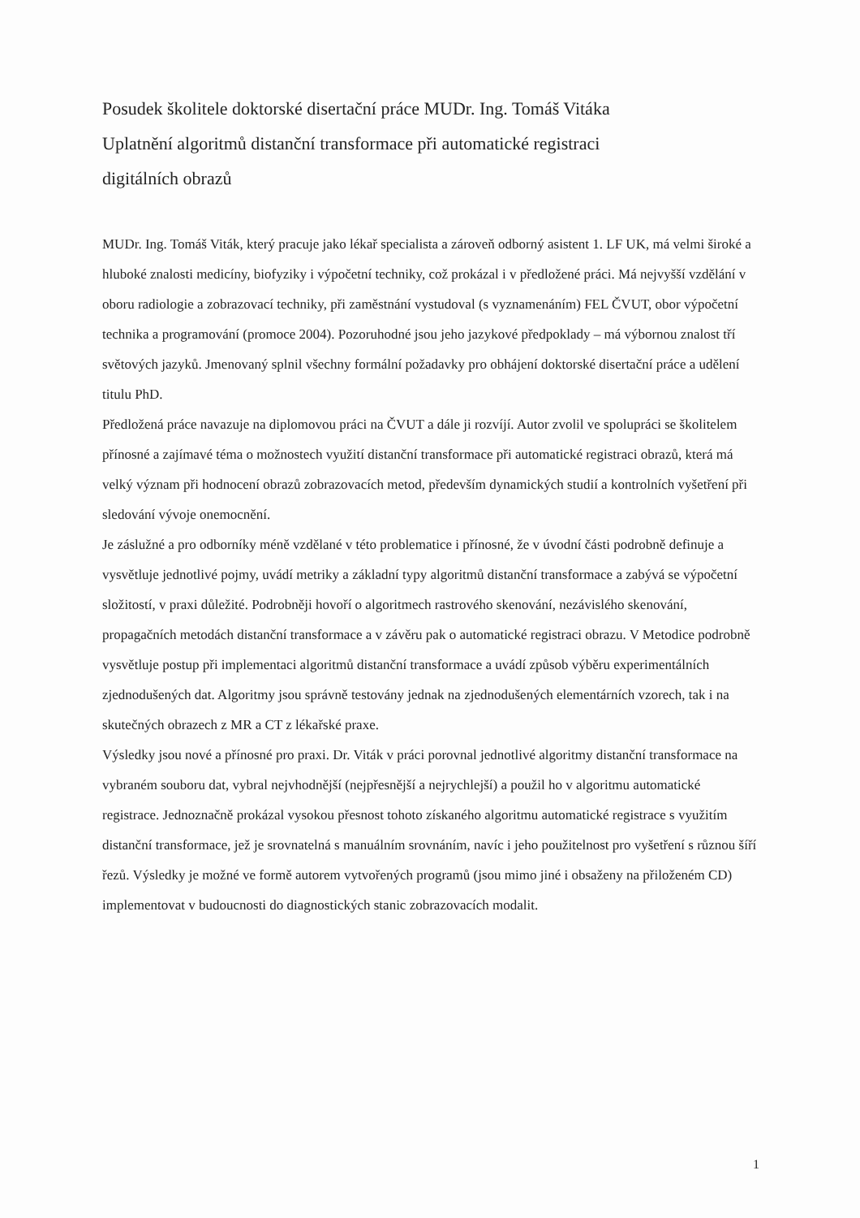Posudek školitele doktorské disertační práce MUDr. Ing. Tomáš Vitáka
Uplatnění algoritmů distanční transformace při automatické registraci
digitálních obrazů
MUDr. Ing. Tomáš Viták, který pracuje jako lékař specialista a zároveň odborný asistent 1. LF UK, má velmi široké a hluboké znalosti medicíny, biofyziky i výpočetní techniky, což prokázal i v předložené práci. Má nejvyšší vzdělání v oboru radiologie a zobrazovací techniky, při zaměstnání vystudoval (s vyznamenáním) FEL ČVUT, obor výpočetní technika a programování (promoce 2004). Pozoruhodné jsou jeho jazykové předpoklady – má výbornou znalost tří světových jazyků. Jmenovaný splnil všechny formální požadavky pro obhájení doktorské disertační práce a udělení titulu PhD.
Předložená práce navazuje na diplomovou práci na ČVUT a dále ji rozvíjí. Autor zvolil ve spolupráci se školitelem přínosné a zajímavé téma o možnostech využití distanční transformace při automatické registraci obrazů, která má velký význam při hodnocení obrazů zobrazovacích metod, především dynamických studií a kontrolních vyšetření při sledování vývoje onemocnění.
Je záslužné a pro odborníky méně vzdělané v této problematice i přínosné, že v úvodní části podrobně definuje a vysvětluje jednotlivé pojmy, uvádí metriky a základní typy algoritmů distanční transformace a zabývá se výpočetní složitostí, v praxi důležité. Podrobněji hovoří o algoritmech rastrového skenování, nezávislého skenování, propagačních metodách distanční transformace a v závěru pak o automatické registraci obrazu. V Metodice podrobně vysvětluje postup při implementaci algoritmů distanční transformace a uvádí způsob výběru experimentálních zjednodušených dat. Algoritmy jsou správně testovány jednak na zjednodušených elementárních vzorech, tak i na skutečných obrazech z MR a CT z lékařské praxe.
Výsledky jsou nové a přínosné pro praxi. Dr. Viták v práci porovnal jednotlivé algoritmy distanční transformace na vybraném souboru dat, vybral nejvhodnější (nejpřesnější a nejrychlejší) a použil ho v algoritmu automatické registrace. Jednoznačně prokázal vysokou přesnost tohoto získaného algoritmu automatické registrace s využitím distanční transformace, jež je srovnatelná s manuálním srovnáním, navíc i jeho použitelnost pro vyšetření s různou šíří řezů. Výsledky je možné ve formě autorem vytvořených programů (jsou mimo jiné i obsaženy na přiloženém CD) implementovat v budoucnosti do diagnostických stanic zobrazovacích modalit.
1